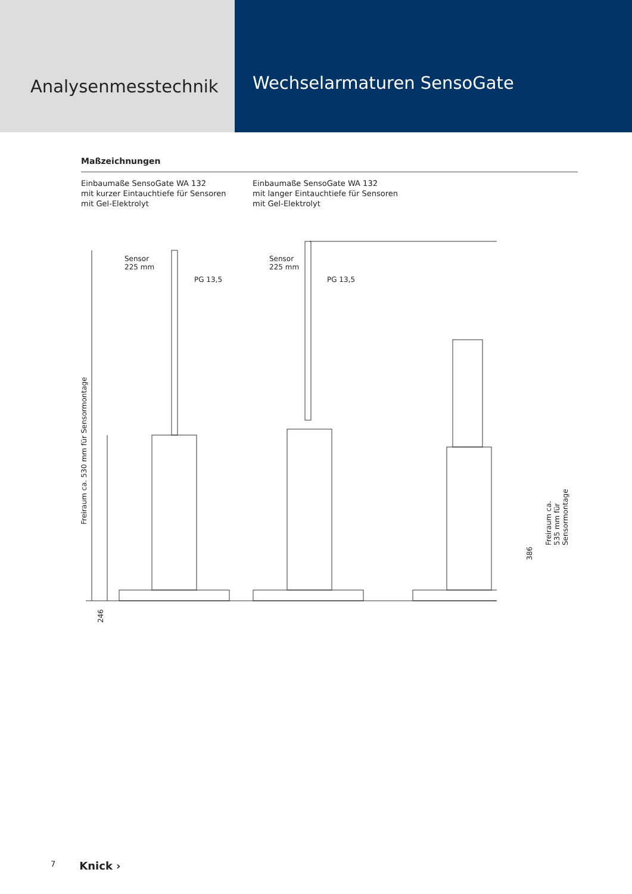Analysenmesstechnik
Wechselarmaturen SensoGate
Maßzeichnungen
Einbaumaße SensoGate WA 132
mit kurzer Eintauchtiefe für Sensoren
mit Gel-Elektrolyt
Einbaumaße SensoGate WA 132
mit langer Eintauchtiefe für Sensoren
mit Gel-Elektrolyt
Sensor
225 mm
PG 13,5
Sensor
225 mm
PG 13,5
Freiraum ca. 530 mm für Sensormontage
246
386
Freiraum ca. 535 mm für Sensormontage
7 Knick ›